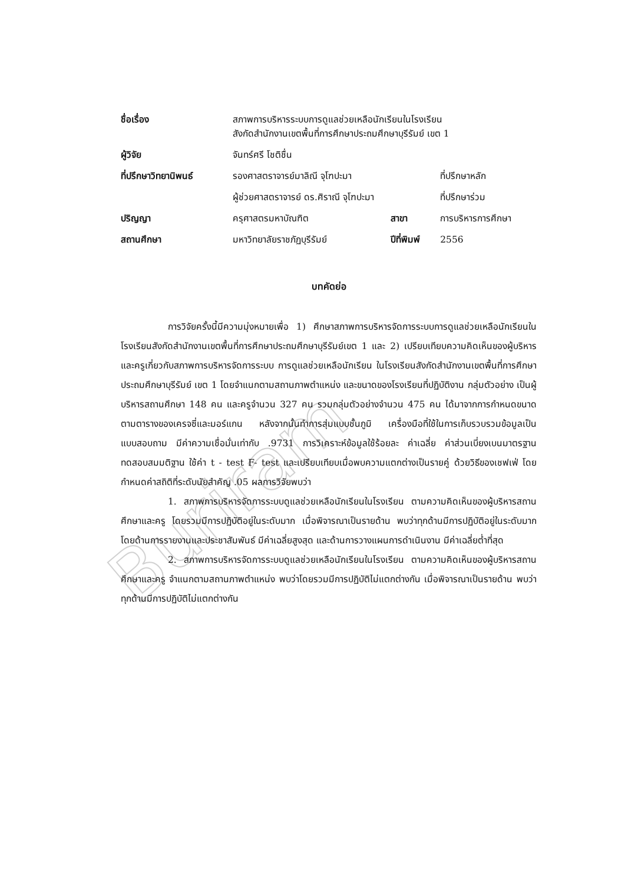Buriram
| ชื่อเรื่อง | สภาพการบริหารระบบการดูแลช่วยเหลือนักเรียนในโรงเรียน สังกัดสำนักงานเขตพื้นที่การศึกษาประถมศึกษาบุรีรัมย์ เขต 1 | | |
| ผู้วิจัย | จันทร์ศรี โชติชื่น | | |
| ที่ปรึกษาวิทยานิพนธ์ | รองศาสตราจารย์มาลิณี จุโฑปะมา | | ที่ปรึกษาหลัก |
| | ผู้ช่วยศาสตราจารย์ ดร.ศิราณี จุโฑปะมา | | ที่ปรึกษาร่วม |
| ปริญญา | ครุศาสตรมหาบัณฑิต | สาขา | การบริหารการศึกษา |
| สถานศึกษา | มหาวิทยาลัยราชภัฏบุรีรัมย์ | ปีที่พิมพ์ | 2556 |
บทคัดย่อ
การวิจัยครั้งนี้มีความมุ่งหมายเพื่อ 1) ศึกษาสภาพการบริหารจัดการระบบการดูแลช่วยเหลือนักเรียนในโรงเรียนสังกัดสำนักงานเขตพื้นที่การศึกษาประถมศึกษาบุรีรัมย์เขต 1 และ 2) เปรียบเทียบความคิดเห็นของผู้บริหารและครูเกี่ยวกับสภาพการบริหารจัดการระบบ การดูแลช่วยเหลือนักเรียน ในโรงเรียนสังกัดสำนักงานเขตพื้นที่การศึกษาประถมศึกษาบุรีรัมย์ เขต 1 โดยจำแนกตามสถานภาพตำแหน่ง และขนาดของโรงเรียนที่ปฏิบัติงาน กลุ่มตัวอย่าง เป็นผู้บริหารสถานศึกษา 148 คน และครูจำนวน 327 คน รวมกลุ่มตัวอย่างจำนวน 475 คน ได้มาจากการกำหนดขนาดตามตารางของเครจซี่และมอร์แกน หลังจากนั้นทำการสุ่มแบบชั้นภูมิ เครื่องมือที่ใช้ในการเก็บรวบรวมข้อมูลเป็นแบบสอบถาม มีค่าความเชื่อมั่นเท่ากับ .9731 การวิเคราะห์ข้อมูลใช้ร้อยละ ค่าเฉลี่ย ค่าส่วนเบี่ยงเบนมาตรฐาน ทดสอบสมมติฐาน ใช้ค่า t - test F- test และเปรียบเทียบเมื่อพบความแตกต่างเป็นรายคู่ ด้วยวิธีของเชฟเฟ่ โดยกำหนดค่าสถิติที่ระดับนัยสำคัญ .05 ผลการวิจัยพบว่า
1. สภาพการบริหารจัดการระบบดูแลช่วยเหลือนักเรียนในโรงเรียน ตามความคิดเห็นของผู้บริหารสถานศึกษาและครู โดยรวมมีการปฏิบัติอยู่ในระดับมาก เมื่อพิจารณาเป็นรายด้าน พบว่าทุกด้านมีการปฏิบัติอยู่ในระดับมาก โดยด้านการรายงานและประชาสัมพันธ์ มีค่าเฉลี่ยสูงสุด และด้านการวางแผนการดำเนินงาน มีค่าเฉลี่ยต่ำที่สุด
2. สภาพการบริหารจัดการระบบดูแลช่วยเหลือนักเรียนในโรงเรียน ตามความคิดเห็นของผู้บริหารสถานศึกษาและครู จำแนกตามสถานภาพตำแหน่ง พบว่าโดยรวมมีการปฏิบัติไม่แตกต่างกัน เมื่อพิจารณาเป็นรายด้าน พบว่าทุกด้านมีการปฏิบัติไม่แตกต่างกัน